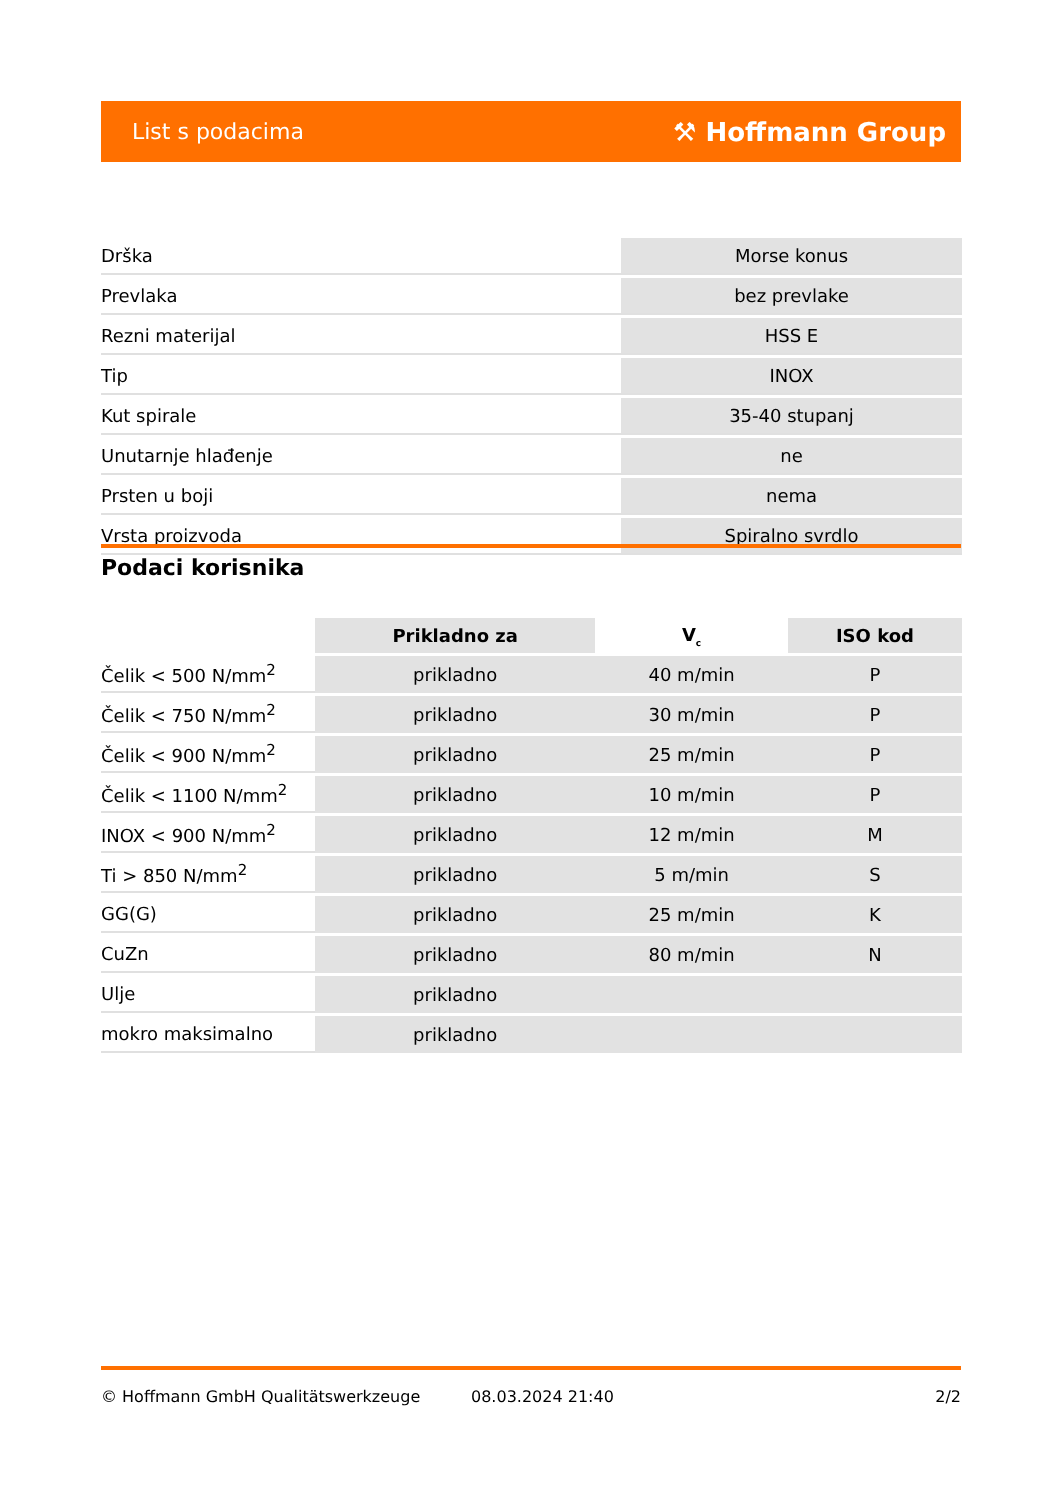List s podacima ⚒ Hoffmann Group
| Drška | Morse konus |
| Prevlaka | bez prevlake |
| Rezni materijal | HSS E |
| Tip | INOX |
| Kut spirale | 35-40 stupanj |
| Unutarnje hlađenje | ne |
| Prsten u boji | nema |
| Vrsta proizvoda | Spiralno svrdlo |
Podaci korisnika
| | Prikladno za | V<sub>c</sub> | ISO kod |
| Čelik < 500 N/mm<sup>2</sup> | prikladno | 40 m/min | P |
| Čelik < 750 N/mm<sup>2</sup> | prikladno | 30 m/min | P |
| Čelik < 900 N/mm<sup>2</sup> | prikladno | 25 m/min | P |
| Čelik < 1100 N/mm<sup>2</sup> | prikladno | 10 m/min | P |
| INOX < 900 N/mm<sup>2</sup> | prikladno | 12 m/min | M |
| Ti > 850 N/mm<sup>2</sup> | prikladno | 5 m/min | S |
| GG(G) | prikladno | 25 m/min | K |
| CuZn | prikladno | 80 m/min | N |
| Ulje | prikladno | | |
| mokro maksimalno | prikladno | | |
© Hoffmann GmbH Qualitätswerkzeuge 08.03.2024 21:40 2/2